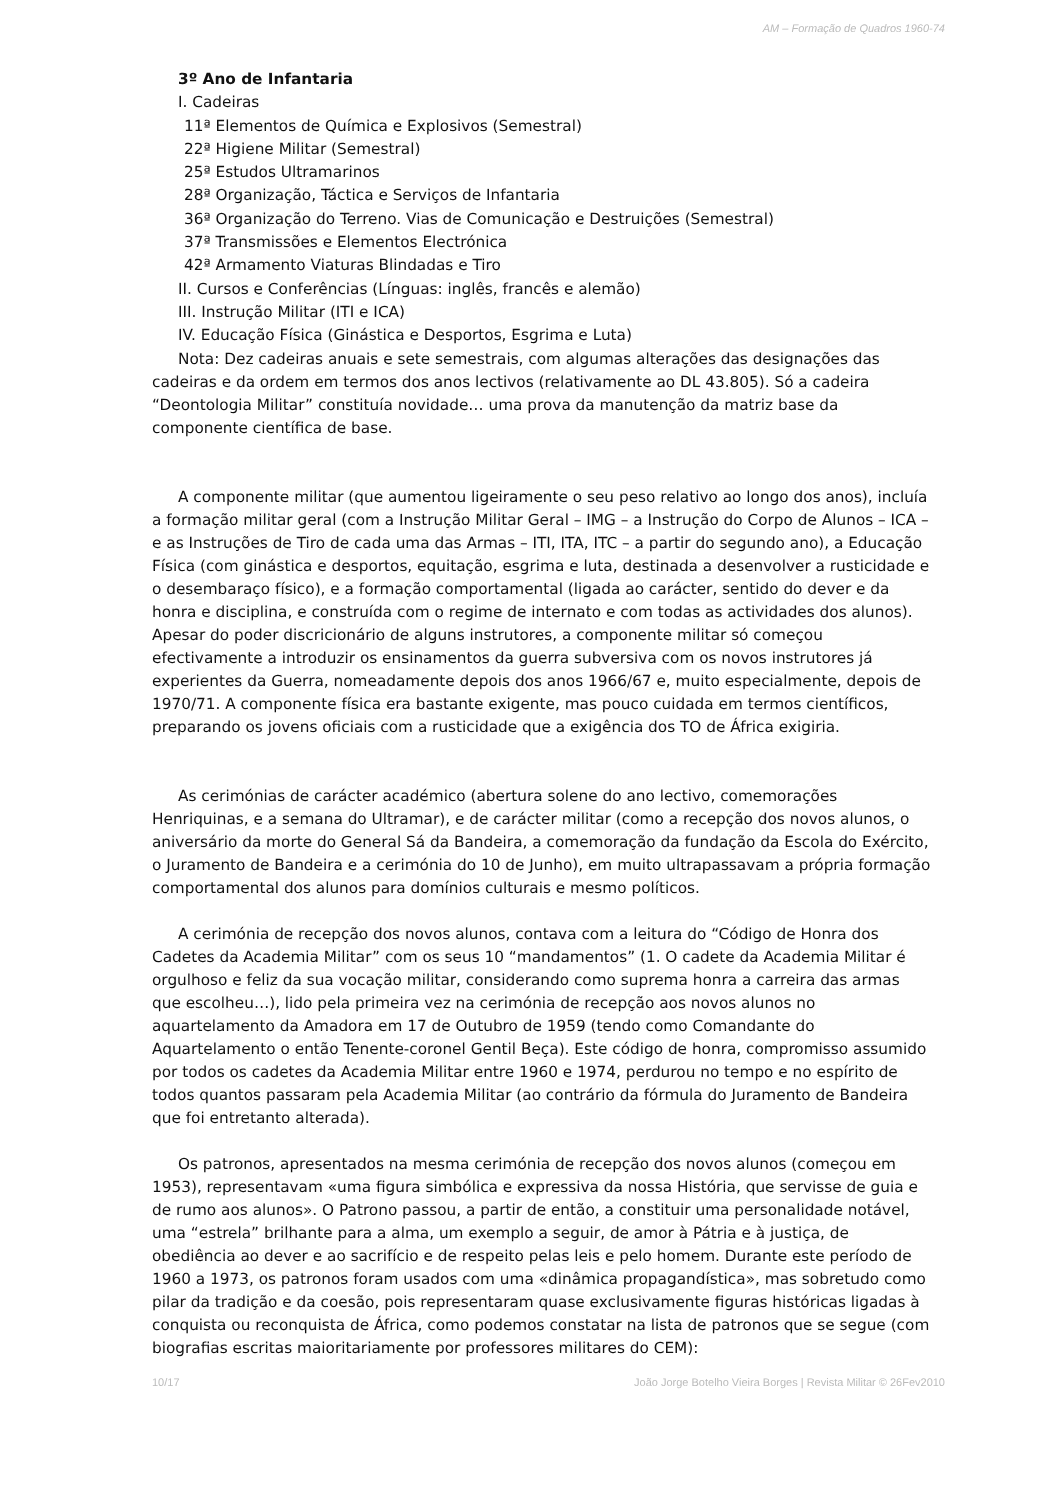AM – Formação de Quadros 1960-74
3º Ano de Infantaria
I. Cadeiras
11ª Elementos de Química e Explosivos (Semestral)
22ª Higiene Militar (Semestral)
25ª Estudos Ultramarinos
28ª Organização, Táctica e Serviços de Infantaria
36ª Organização do Terreno. Vias de Comunicação e Destruições (Semestral)
37ª Transmissões e Elementos Electrónica
42ª Armamento Viaturas Blindadas e Tiro
II. Cursos e Conferências (Línguas: inglês, francês e alemão)
III. Instrução Militar (ITI e ICA)
IV. Educação Física (Ginástica e Desportos, Esgrima e Luta)
Nota: Dez cadeiras anuais e sete semestrais, com algumas alterações das designações das cadeiras e da ordem em termos dos anos lectivos (relativamente ao DL 43.805). Só a cadeira “Deontologia Militar” constituía novidade… uma prova da manutenção da matriz base da componente científica de base.
A componente militar (que aumentou ligeiramente o seu peso relativo ao longo dos anos), incluía a formação militar geral (com a Instrução Militar Geral – IMG – a Instrução do Corpo de Alunos – ICA – e as Instruções de Tiro de cada uma das Armas – ITI, ITA, ITC – a partir do segundo ano), a Educação Física (com ginástica e desportos, equitação, esgrima e luta, destinada a desenvolver a rusticidade e o desembaraço físico), e a formação comportamental (ligada ao carácter, sentido do dever e da honra e disciplina, e construída com o regime de internato e com todas as actividades dos alunos). Apesar do poder discricionário de alguns instrutores, a componente militar só começou efectivamente a introduzir os ensinamentos da guerra subversiva com os novos instrutores já experientes da Guerra, nomeadamente depois dos anos 1966/67 e, muito especialmente, depois de 1970/71. A componente física era bastante exigente, mas pouco cuidada em termos científicos, preparando os jovens oficiais com a rusticidade que a exigência dos TO de África exigiria.
As cerimónias de carácter académico (abertura solene do ano lectivo, comemorações Henriquinas, e a semana do Ultramar), e de carácter militar (como a recepção dos novos alunos, o aniversário da morte do General Sá da Bandeira, a comemoração da fundação da Escola do Exército, o Juramento de Bandeira e a cerimónia do 10 de Junho), em muito ultrapassavam a própria formação comportamental dos alunos para domínios culturais e mesmo políticos.
A cerimónia de recepção dos novos alunos, contava com a leitura do “Código de Honra dos Cadetes da Academia Militar” com os seus 10 “mandamentos” (1. O cadete da Academia Militar é orgulhoso e feliz da sua vocação militar, considerando como suprema honra a carreira das armas que escolheu…), lido pela primeira vez na cerimónia de recepção aos novos alunos no aquartelamento da Amadora em 17 de Outubro de 1959 (tendo como Comandante do Aquartelamento o então Tenente-coronel Gentil Beça). Este código de honra, compromisso assumido por todos os cadetes da Academia Militar entre 1960 e 1974, perdurou no tempo e no espírito de todos quantos passaram pela Academia Militar (ao contrário da fórmula do Juramento de Bandeira que foi entretanto alterada).
Os patronos, apresentados na mesma cerimónia de recepção dos novos alunos (começou em 1953), representavam «uma figura simbólica e expressiva da nossa História, que servisse de guia e de rumo aos alunos». O Patrono passou, a partir de então, a constituir uma personalidade notável, uma “estrela” brilhante para a alma, um exemplo a seguir, de amor à Pátria e à justiça, de obediência ao dever e ao sacrifício e de respeito pelas leis e pelo homem. Durante este período de 1960 a 1973, os patronos foram usados com uma «dinâmica propagandística», mas sobretudo como pilar da tradição e da coesão, pois representaram quase exclusivamente figuras históricas ligadas à conquista ou reconquista de África, como podemos constatar na lista de patronos que se segue (com biografias escritas maioritariamente por professores militares do CEM):
10/17 João Jorge Botelho Vieira Borges | Revista Militar © 26Fev2010